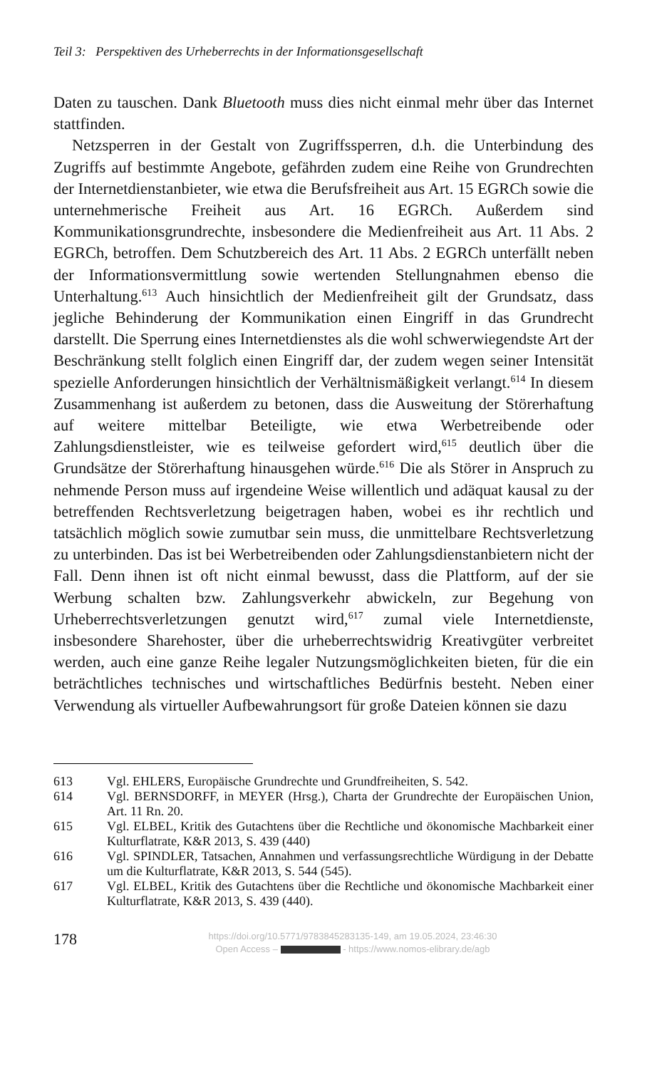Teil 3: Perspektiven des Urheberrechts in der Informationsgesellschaft
Daten zu tauschen. Dank Bluetooth muss dies nicht einmal mehr über das Internet stattfinden.
Netzsperren in der Gestalt von Zugriffssperren, d.h. die Unterbindung des Zugriffs auf bestimmte Angebote, gefährden zudem eine Reihe von Grundrechten der Internetdienstanbieter, wie etwa die Berufsfreiheit aus Art. 15 EGRCh sowie die unternehmerische Freiheit aus Art. 16 EGRCh. Außerdem sind Kommunikationsgrundrechte, insbesondere die Medienfreiheit aus Art. 11 Abs. 2 EGRCh, betroffen. Dem Schutzbereich des Art. 11 Abs. 2 EGRCh unterfällt neben der Informationsvermittlung sowie wertenden Stellungnahmen ebenso die Unterhaltung.<sup>613</sup> Auch hinsichtlich der Medienfreiheit gilt der Grundsatz, dass jegliche Behinderung der Kommunikation einen Eingriff in das Grundrecht darstellt. Die Sperrung eines Internetdienstes als die wohl schwerwiegendste Art der Beschränkung stellt folglich einen Eingriff dar, der zudem wegen seiner Intensität spezielle Anforderungen hinsichtlich der Verhältnismäßigkeit verlangt.<sup>614</sup> In diesem Zusammenhang ist außerdem zu betonen, dass die Ausweitung der Störerhaftung auf weitere mittelbar Beteiligte, wie etwa Werbetreibende oder Zahlungsdienstleister, wie es teilweise gefordert wird,<sup>615</sup> deutlich über die Grundsätze der Störerhaftung hinausgehen würde.<sup>616</sup> Die als Störer in Anspruch zu nehmende Person muss auf irgendeine Weise willentlich und adäquat kausal zu der betreffenden Rechtsverletzung beigetragen haben, wobei es ihr rechtlich und tatsächlich möglich sowie zumutbar sein muss, die unmittelbare Rechtsverletzung zu unterbinden. Das ist bei Werbetreibenden oder Zahlungsdienstanbietern nicht der Fall. Denn ihnen ist oft nicht einmal bewusst, dass die Plattform, auf der sie Werbung schalten bzw. Zahlungsverkehr abwickeln, zur Begehung von Urheberrechtsverletzungen genutzt wird,<sup>617</sup> zumal viele Internetdienste, insbesondere Sharehoster, über die urheberrechtswidrig Kreativgüter verbreitet werden, auch eine ganze Reihe legaler Nutzungsmöglichkeiten bieten, für die ein beträchtliches technisches und wirtschaftliches Bedürfnis besteht. Neben einer Verwendung als virtueller Aufbewahrungsort für große Dateien können sie dazu
613 Vgl. EHLERS, Europäische Grundrechte und Grundfreiheiten, S. 542.
614 Vgl. BERNSDORFF, in MEYER (Hrsg.), Charta der Grundrechte der Europäischen Union, Art. 11 Rn. 20.
615 Vgl. ELBEL, Kritik des Gutachtens über die Rechtliche und ökonomische Machbarkeit einer Kulturflatrate, K&R 2013, S. 439 (440)
616 Vgl. SPINDLER, Tatsachen, Annahmen und verfassungsrechtliche Würdigung in der Debatte um die Kulturflatrate, K&R 2013, S. 544 (545).
617 Vgl. ELBEL, Kritik des Gutachtens über die Rechtliche und ökonomische Machbarkeit einer Kulturflatrate, K&R 2013, S. 439 (440).
178
https://doi.org/10.5771/9783845283135-149, am 19.05.2024, 23:46:30
Open Access – - https://www.nomos-elibrary.de/agb